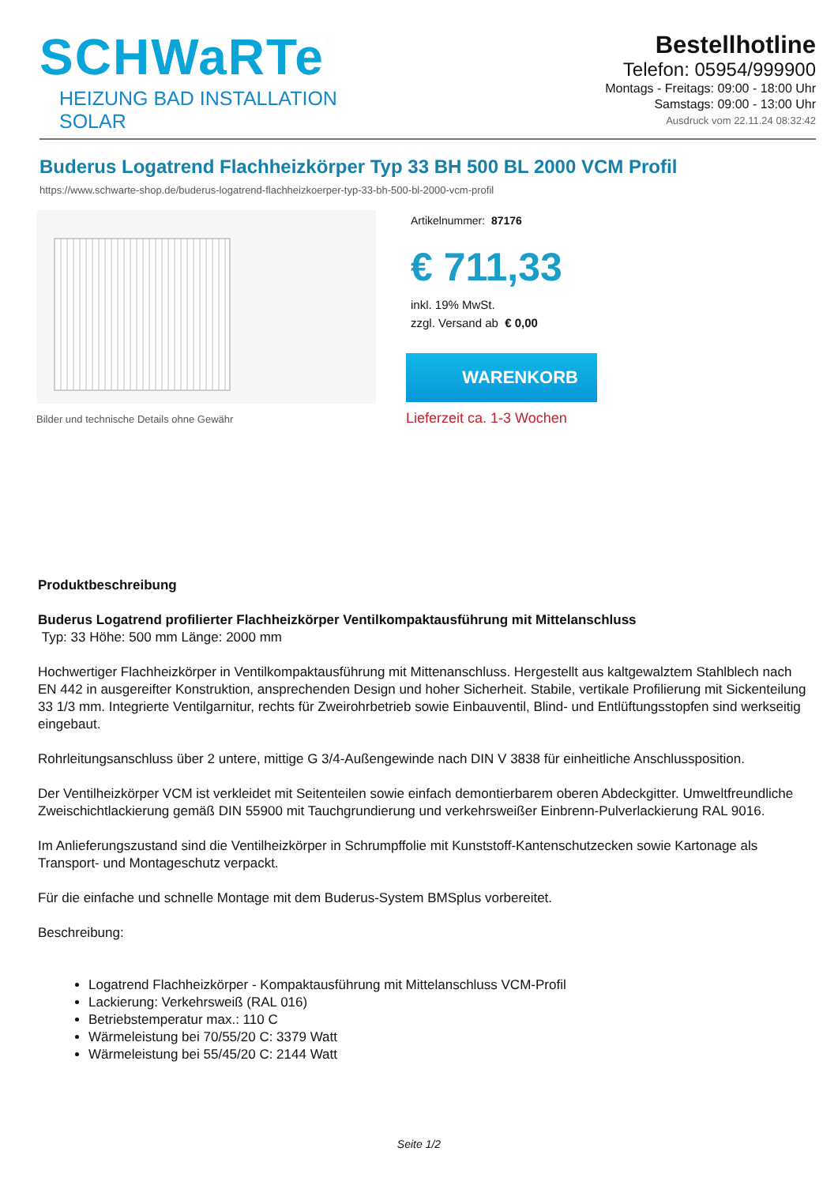SCHWaRTe
HEIZUNG BAD INSTALLATION SOLAR
Bestellhotline
Telefon: 05954/999900
Montags - Freitags: 09:00 - 18:00 Uhr
Samstags: 09:00 - 13:00 Uhr
Ausdruck vom 22.11.24 08:32:42
Buderus Logatrend Flachheizkörper Typ 33 BH 500 BL 2000 VCM Profil
https://www.schwarte-shop.de/buderus-logatrend-flachheizkoerper-typ-33-bh-500-bl-2000-vcm-profil
Bilder und technische Details ohne Gewähr
Artikelnummer: 87176
€ 711,33
inkl. 19% MwSt.
zzgl. Versand ab € 0,00
WARENKORB
Lieferzeit ca. 1-3 Wochen
Produktbeschreibung
Buderus Logatrend profilierter Flachheizkörper Ventilkompaktausführung mit Mittelanschluss
Typ: 33 Höhe: 500 mm Länge: 2000 mm
Hochwertiger Flachheizkörper in Ventilkompaktausführung mit Mittenanschluss. Hergestellt aus kaltgewalztem Stahlblech nach EN 442 in ausgereifter Konstruktion, ansprechenden Design und hoher Sicherheit. Stabile, vertikale Profilierung mit Sickenteilung 33 1/3 mm. Integrierte Ventilgarnitur, rechts für Zweirohrbetrieb sowie Einbauventil, Blind- und Entlüftungsstopfen sind werkseitig eingebaut.
Rohrleitungsanschluss über 2 untere, mittige G 3/4-Außengewinde nach DIN V 3838 für einheitliche Anschlussposition.
Der Ventilheizkörper VCM ist verkleidet mit Seitenteilen sowie einfach demontierbarem oberen Abdeckgitter. Umweltfreundliche Zweischichtlackierung gemäß DIN 55900 mit Tauchgrundierung und verkehrsweißer Einbrenn-Pulverlackierung RAL 9016.
Im Anlieferungszustand sind die Ventilheizkörper in Schrumpffolie mit Kunststoff-Kantenschutzecken sowie Kartonage als Transport- und Montageschutz verpackt.
Für die einfache und schnelle Montage mit dem Buderus-System BMSplus vorbereitet.
Beschreibung:
Logatrend Flachheizkörper - Kompaktausführung mit Mittelanschluss VCM-Profil
Lackierung: Verkehrsweiß (RAL 016)
Betriebstemperatur max.: 110 C
Wärmeleistung bei 70/55/20 C: 3379 Watt
Wärmeleistung bei 55/45/20 C: 2144 Watt
Seite 1/2